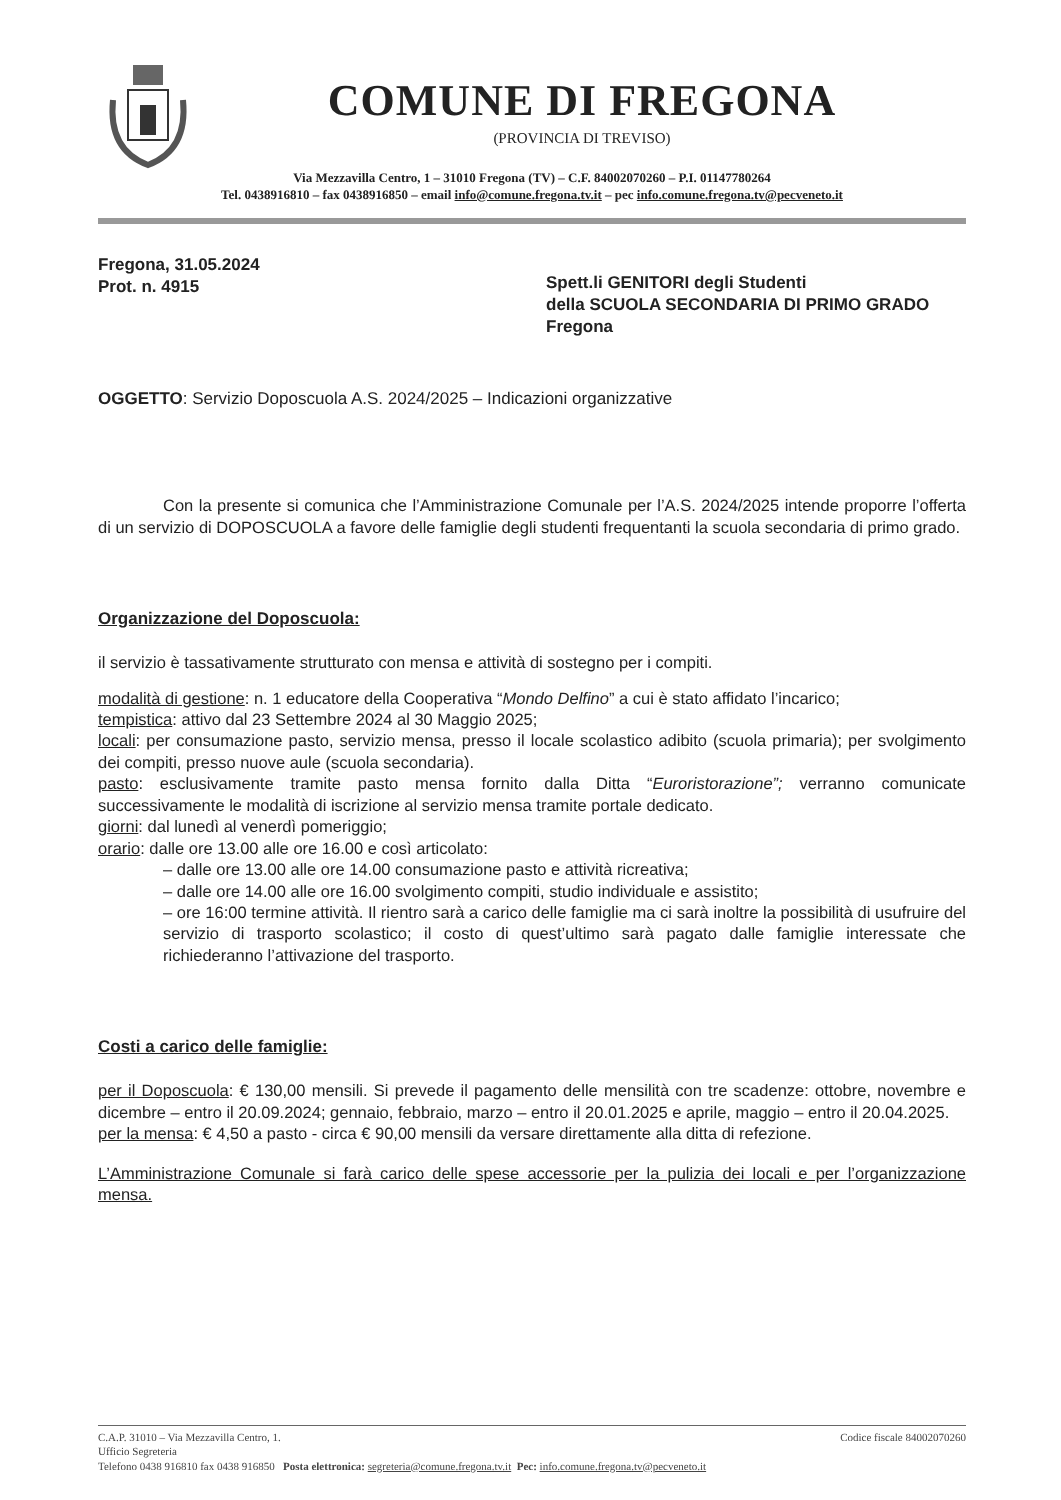COMUNE DI FREGONA
(PROVINCIA DI TREVISO)
Via Mezzavilla Centro, 1 – 31010 Fregona (TV) – C.F. 84002070260 – P.I. 01147780264
Tel. 0438916810 – fax 0438916850 – email info@comune.fregona.tv.it – pec info.comune.fregona.tv@pecveneto.it
Fregona, 31.05.2024
Prot. n. 4915
Spett.li GENITORI degli Studenti
della SCUOLA SECONDARIA DI PRIMO GRADO
Fregona
OGGETTO: Servizio Doposcuola A.S. 2024/2025 – Indicazioni organizzative
Con la presente si comunica che l’Amministrazione Comunale per l’A.S. 2024/2025 intende proporre l’offerta di un servizio di DOPOSCUOLA a favore delle famiglie degli studenti frequentanti la scuola secondaria di primo grado.
Organizzazione del Doposcuola:
il servizio è tassativamente strutturato con mensa e attività di sostegno per i compiti.
modalità di gestione: n. 1 educatore della Cooperativa “Mondo Delfino” a cui è stato affidato l’incarico;
tempistica: attivo dal 23 Settembre 2024 al 30 Maggio 2025;
locali: per consumazione pasto, servizio mensa, presso il locale scolastico adibito (scuola primaria); per svolgimento dei compiti, presso nuove aule (scuola secondaria).
pasto: esclusivamente tramite pasto mensa fornito dalla Ditta “Euroristorazione”; verranno comunicate successivamente le modalità di iscrizione al servizio mensa tramite portale dedicato.
giorni: dal lunedì al venerdì pomeriggio;
orario: dalle ore 13.00 alle ore 16.00 e così articolato:
– dalle ore 13.00 alle ore 14.00 consumazione pasto e attività ricreativa;
– dalle ore 14.00 alle ore 16.00 svolgimento compiti, studio individuale e assistito;
– ore 16:00 termine attività. Il rientro sarà a carico delle famiglie ma ci sarà inoltre la possibilità di usufruire del servizio di trasporto scolastico; il costo di quest’ultimo sarà pagato dalle famiglie interessate che richiederanno l’attivazione del trasporto.
Costi a carico delle famiglie:
per il Doposcuola: € 130,00 mensili. Si prevede il pagamento delle mensilità con tre scadenze: ottobre, novembre e dicembre – entro il 20.09.2024; gennaio, febbraio, marzo – entro il 20.01.2025 e aprile, maggio – entro il 20.04.2025.
per la mensa: € 4,50 a pasto - circa € 90,00 mensili da versare direttamente alla ditta di refezione.
L’Amministrazione Comunale si farà carico delle spese accessorie per la pulizia dei locali e per l’organizzazione mensa.
C.A.P. 31010 – Via Mezzavilla Centro, 1. Codice fiscale 84002070260
Ufficio Segreteria
Telefono 0438 916810 fax 0438 916850 Posta elettronica: segreteria@comune.fregona.tv.it Pec: info.comune.fregona.tv@pecveneto.it